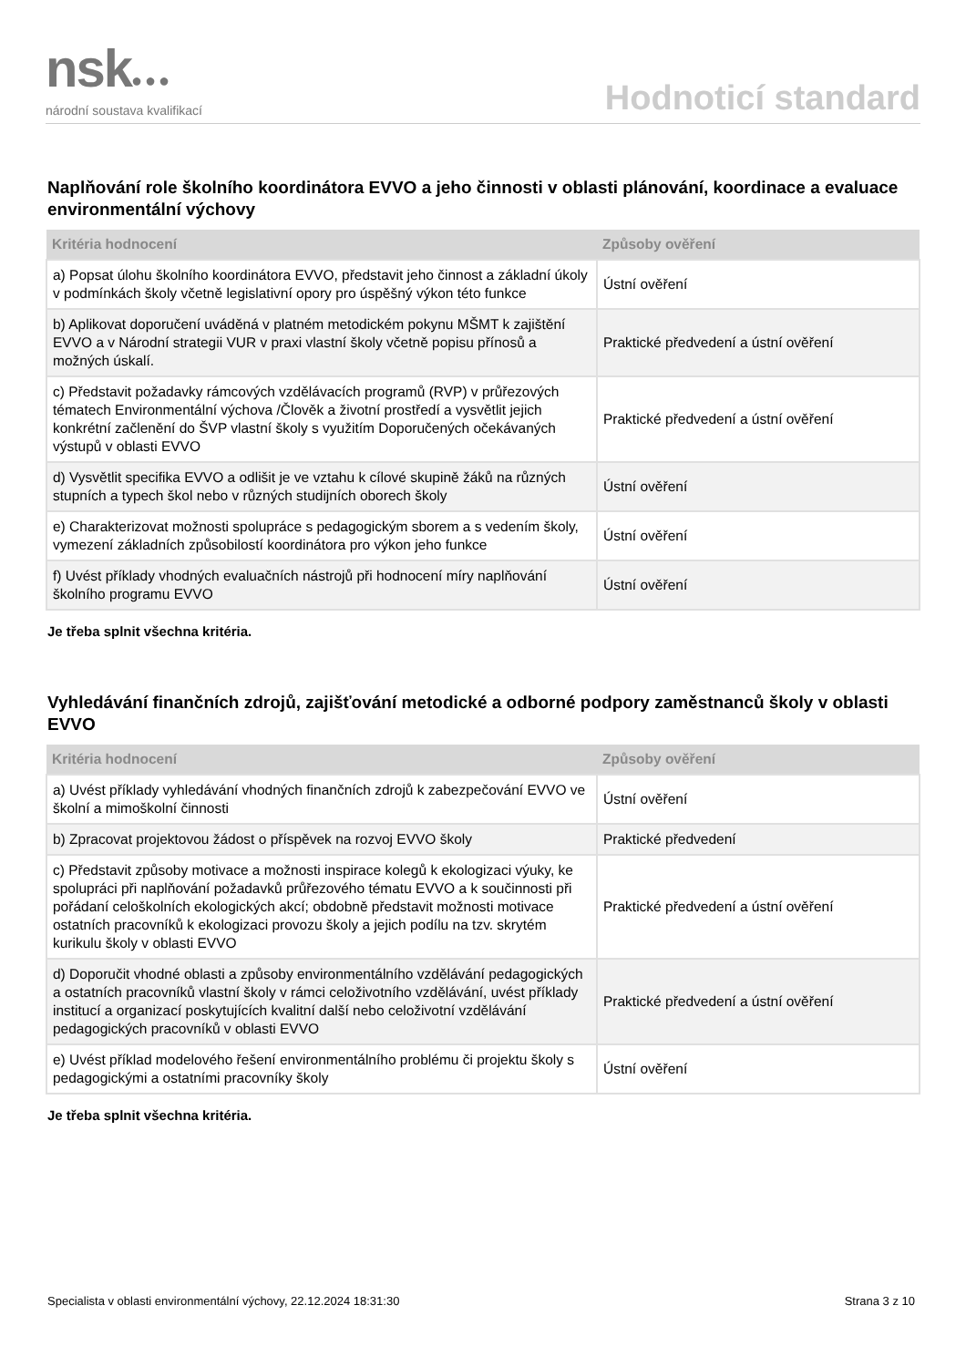nsk●●●
národní soustava kvalifikací
Hodnoticí standard
Naplňování role školního koordinátora EVVO a jeho činnosti v oblasti plánování, koordinace a evaluace environmentální výchovy
| Kritéria hodnocení | Způsoby ověření |
| --- | --- |
| a) Popsat úlohu školního koordinátora EVVO, představit jeho činnost a základní úkoly v podmínkách školy včetně legislativní opory pro úspěšný výkon této funkce | Ústní ověření |
| b) Aplikovat doporučení uváděná v platném metodickém pokynu MŠMT k zajištění EVVO a v Národní strategii VUR v praxi vlastní školy včetně popisu přínosů a možných úskalí. | Praktické předvedení a ústní ověření |
| c) Představit požadavky rámcových vzdělávacích programů (RVP) v průřezových tématech Environmentální výchova /Člověk a životní prostředí a vysvětlit jejich konkrétní začlenění do ŠVP vlastní školy s využitím Doporučených očekávaných výstupů v oblasti EVVO | Praktické předvedení a ústní ověření |
| d) Vysvětlit specifika EVVO a odlišit je ve vztahu k cílové skupině žáků na různých stupních a typech škol nebo v různých studijních oborech školy | Ústní ověření |
| e) Charakterizovat možnosti spolupráce s pedagogickým sborem a s vedením školy, vymezení základních způsobilostí koordinátora pro výkon jeho funkce | Ústní ověření |
| f) Uvést příklady vhodných evaluačních nástrojů při hodnocení míry naplňování školního programu EVVO | Ústní ověření |
Je třeba splnit všechna kritéria.
Vyhledávání finančních zdrojů, zajišťování metodické a odborné podpory zaměstnanců školy v oblasti EVVO
| Kritéria hodnocení | Způsoby ověření |
| --- | --- |
| a) Uvést příklady vyhledávání vhodných finančních zdrojů k zabezpečování EVVO ve školní a mimoškolní činnosti | Ústní ověření |
| b) Zpracovat projektovou žádost o příspěvek na rozvoj EVVO školy | Praktické předvedení |
| c) Představit způsoby motivace a možnosti inspirace kolegů k ekologizaci výuky, ke spolupráci při naplňování požadavků průřezového tématu EVVO a k součinnosti při pořádaní celoškolních ekologických akcí; obdobně představit možnosti motivace ostatních pracovníků k ekologizaci provozu školy a jejich podílu na tzv. skrytém kurikulu školy v oblasti EVVO | Praktické předvedení a ústní ověření |
| d) Doporučit vhodné oblasti a způsoby environmentálního vzdělávání pedagogických a ostatních pracovníků vlastní školy v rámci celoživotního vzdělávání, uvést příklady institucí a organizací poskytujících kvalitní další nebo celoživotní vzdělávání pedagogických pracovníků v oblasti EVVO | Praktické předvedení a ústní ověření |
| e) Uvést příklad modelového řešení environmentálního problému či projektu školy s pedagogickými a ostatními pracovníky školy | Ústní ověření |
Je třeba splnit všechna kritéria.
Specialista v oblasti environmentální výchovy, 22.12.2024 18:31:30 Strana 3 z 10